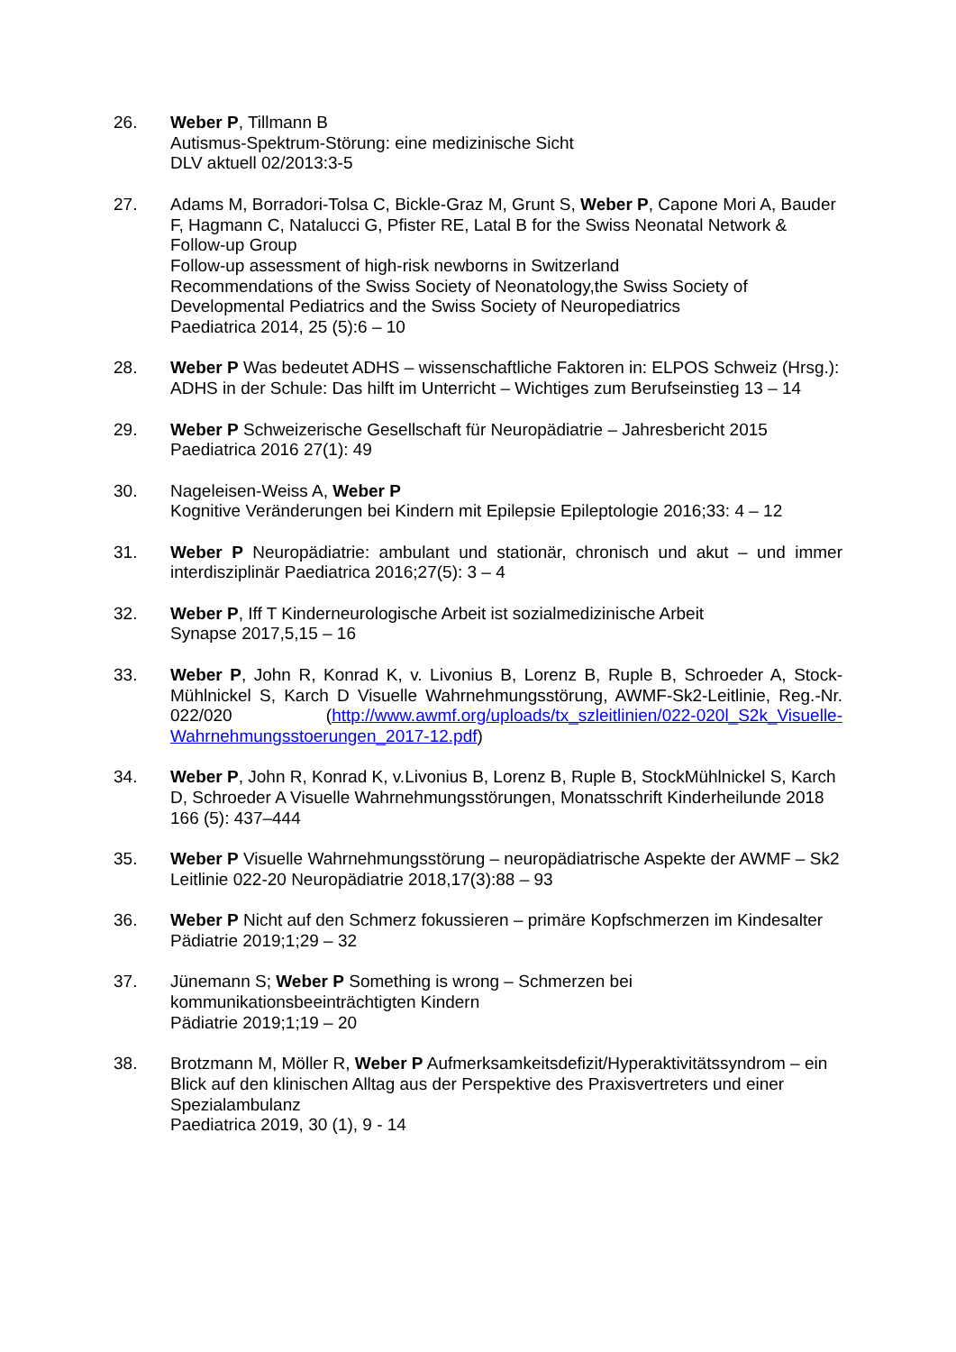26. Weber P, Tillmann B
Autismus-Spektrum-Störung: eine medizinische Sicht
DLV aktuell 02/2013:3-5
27. Adams M, Borradori-Tolsa C, Bickle-Graz M, Grunt S, Weber P, Capone Mori A, Bauder F, Hagmann C, Natalucci G, Pfister RE, Latal B for the Swiss Neonatal Network & Follow-up Group
Follow-up assessment of high-risk newborns in Switzerland
Recommendations of the Swiss Society of Neonatology,the Swiss Society of Developmental Pediatrics and the Swiss Society of Neuropediatrics
Paediatrica 2014, 25 (5):6 – 10
28. Weber P Was bedeutet ADHS – wissenschaftliche Faktoren in: ELPOS Schweiz (Hrsg.): ADHS in der Schule: Das hilft im Unterricht – Wichtiges zum Berufseinstieg 13 – 14
29. Weber P Schweizerische Gesellschaft für Neuropädiatrie – Jahresbericht 2015
Paediatrica 2016 27(1): 49
30. Nageleisen-Weiss A, Weber P
Kognitive Veränderungen bei Kindern mit Epilepsie Epileptologie 2016;33: 4 – 12
31. Weber P Neuropädiatrie: ambulant und stationär, chronisch und akut – und immer interdisziplinär Paediatrica 2016;27(5): 3 – 4
32. Weber P, Iff T Kinderneurologische Arbeit ist sozialmedizinische Arbeit
Synapse 2017,5,15 – 16
33. Weber P, John R, Konrad K, v. Livonius B, Lorenz B, Ruple B, Schroeder A, Stock-Mühlnickel S, Karch D Visuelle Wahrnehmungsstörung, AWMF-Sk2-Leitlinie, Reg.-Nr. 022/020 (http://www.awmf.org/uploads/tx_szleitlinien/022-020l_S2k_Visuelle-Wahrnehmungsstoerungen_2017-12.pdf)
34. Weber P, John R, Konrad K, v.Livonius B, Lorenz B, Ruple B, StockMühlnickel S, Karch D, Schroeder A Visuelle Wahrnehmungsstörungen, Monatsschrift Kinderheilunde 2018 166 (5): 437–444
35. Weber P Visuelle Wahrnehmungsstörung – neuropädiatrische Aspekte der AWMF – Sk2 Leitlinie 022-20 Neuropädiatrie 2018,17(3):88 – 93
36. Weber P Nicht auf den Schmerz fokussieren – primäre Kopfschmerzen im Kindesalter
Pädiatrie 2019;1;29 – 32
37. Jünemann S; Weber P Something is wrong – Schmerzen bei kommunikationsbeeinträchtigten Kindern
Pädiatrie 2019;1;19 – 20
38. Brotzmann M, Möller R, Weber P Aufmerksamkeitsdefizit/Hyperaktivitätssyndrom – ein Blick auf den klinischen Alltag aus der Perspektive des Praxisvertreters und einer Spezialambulanz
Paediatrica 2019, 30 (1), 9 - 14